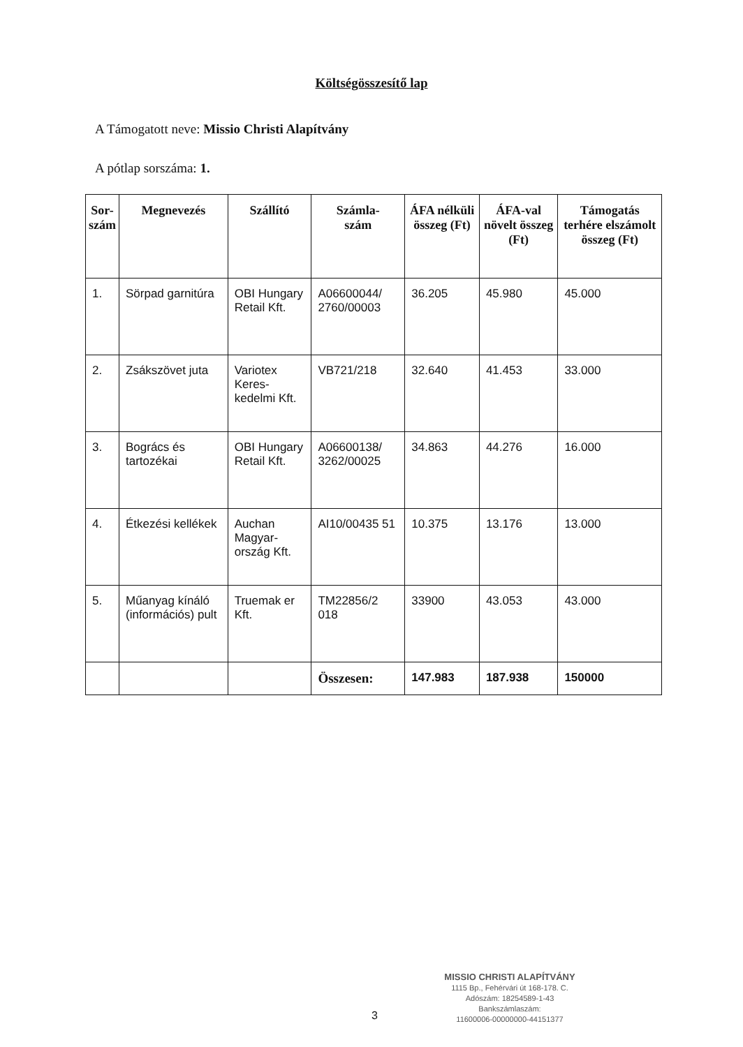Költségösszesítő lap
A Támogatott neve: Missio Christi Alapítvány
A pótlap sorszáma: 1.
| Sor- szám | Megnevezés | Szállító | Számla- szám | ÁFA nélküli összeg (Ft) | ÁFA-val növelt összeg (Ft) | Támogatás terhére elszámolt összeg (Ft) |
| --- | --- | --- | --- | --- | --- | --- |
| 1. | Sörpad garnitúra | OBI Hungary Retail Kft. | A06600044/ 2760/00003 | 36.205 | 45.980 | 45.000 |
| 2. | Zsákszövet juta | Variotex Keres-kedelmi Kft. | VB721/218 | 32.640 | 41.453 | 33.000 |
| 3. | Bogrács és tartozékai | OBI Hungary Retail Kft. | A06600138/ 3262/00025 | 34.863 | 44.276 | 16.000 |
| 4. | Étkezési kellékek | Auchan Magyar-ország Kft. | AI10/00435 51 | 10.375 | 13.176 | 13.000 |
| 5. | Műanyag kínáló (információs) pult | Truemak er Kft. | TM22856/2 018 | 33900 | 43.053 | 43.000 |
| | | | Összesen: | 147.983 | 187.938 | 150000 |
3
MISSIO CHRISTI ALAPÍTVÁNY
1115 Bp., Fehérvári út 168-178. C.
Adószám: 18254589-1-43
Bankszámlaszám:
11600006-00000000-44151377